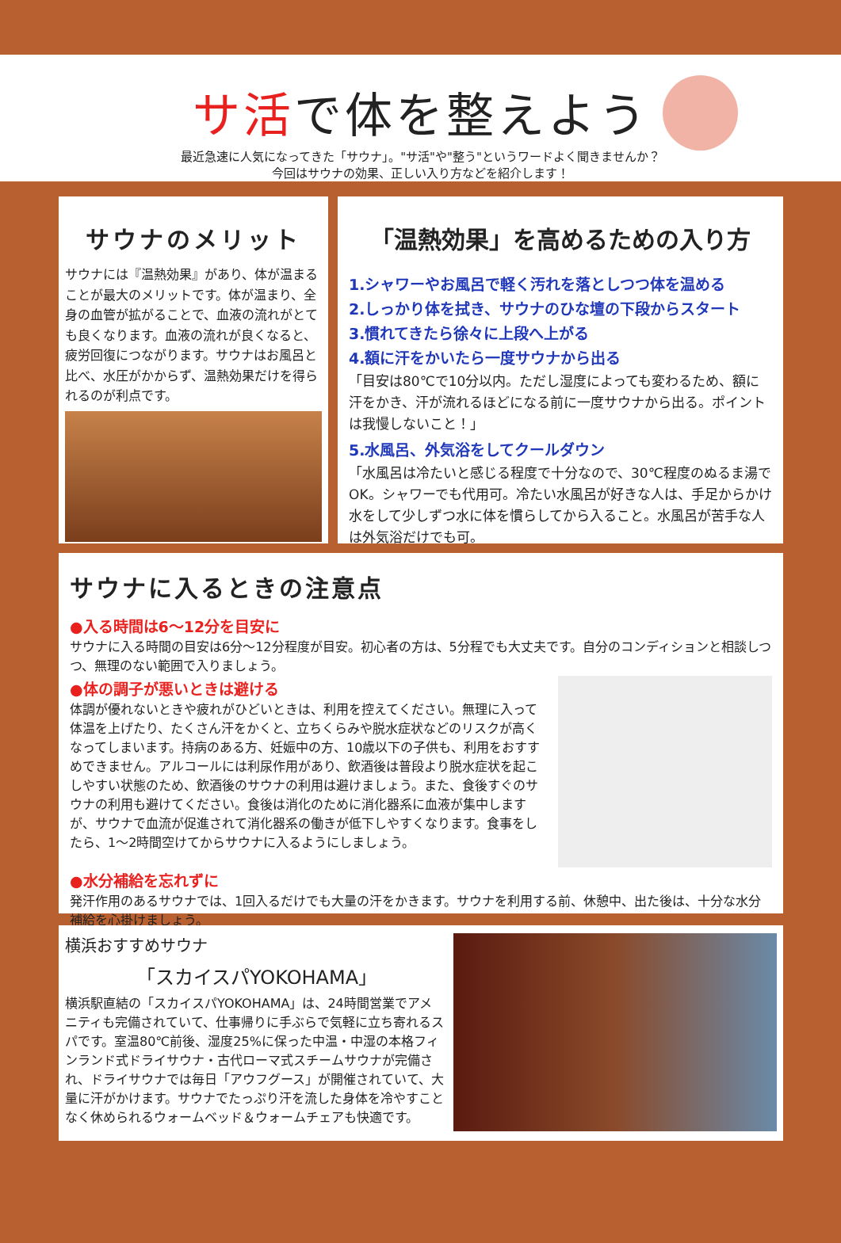サ活で体を整えよう
最近急速に人気になってきた「サウナ」。"サ活"や"整う"というワードよく聞きませんか？
今回はサウナの効果、正しい入り方などを紹介します！
サウナのメリット
サウナには『温熱効果』があり、体が温まることが最大のメリットです。体が温まり、全身の血管が拡がることで、血液の流れがとても良くなります。血液の流れが良くなると、疲労回復につながります。サウナはお風呂と比べ、水圧がかからず、温熱効果だけを得られるのが利点です。
「温熱効果」を高めるための入り方
1.シャワーやお風呂で軽く汚れを落としつつ体を温める
2.しっかり体を拭き、サウナのひな壇の下段からスタート
3.慣れてきたら徐々に上段へ上がる
4.額に汗をかいたら一度サウナから出る
「目安は80℃で10分以内。ただし湿度によっても変わるため、額に汗をかき、汗が流れるほどになる前に一度サウナから出る。ポイントは我慢しないこと！」
5.水風呂、外気浴をしてクールダウン
「水風呂は冷たいと感じる程度で十分なので、30℃程度のぬるま湯でOK。シャワーでも代用可。冷たい水風呂が好きな人は、手足からかけ水をして少しずつ水に体を慣らしてから入ること。水風呂が苦手な人は外気浴だけでも可。
サウナに入るときの注意点
●入る時間は6～12分を目安に
サウナに入る時間の目安は6分～12分程度が目安。初心者の方は、5分程でも大丈夫です。自分のコンディションと相談しつつ、無理のない範囲で入りましょう。
●体の調子が悪いときは避ける
体調が優れないときや疲れがひどいときは、利用を控えてください。無理に入って体温を上げたり、たくさん汗をかくと、立ちくらみや脱水症状などのリスクが高くなってしまいます。持病のある方、妊娠中の方、10歳以下の子供も、利用をおすすめできません。アルコールには利尿作用があり、飲酒後は普段より脱水症状を起こしやすい状態のため、飲酒後のサウナの利用は避けましょう。また、食後すぐのサウナの利用も避けてください。食後は消化のために消化器系に血液が集中しますが、サウナで血流が促進されて消化器系の働きが低下しやすくなります。食事をしたら、1～2時間空けてからサウナに入るようにしましょう。
●水分補給を忘れずに
発汗作用のあるサウナでは、1回入るだけでも大量の汗をかきます。サウナを利用する前、休憩中、出た後は、十分な水分補給を心掛けましょう。
横浜おすすめサウナ
「スカイスパYOKOHAMA」
横浜駅直結の「スカイスパYOKOHAMA」は、24時間営業でアメニティも完備されていて、仕事帰りに手ぶらで気軽に立ち寄れるスパです。室温80℃前後、湿度25%に保った中温・中湿の本格フィンランド式ドライサウナ・古代ローマ式スチームサウナが完備され、ドライサウナでは毎日「アウフグース」が開催されていて、大量に汗がかけます。サウナでたっぷり汗を流した身体を冷やすことなく休められるウォームベッド＆ウォームチェアも快適です。